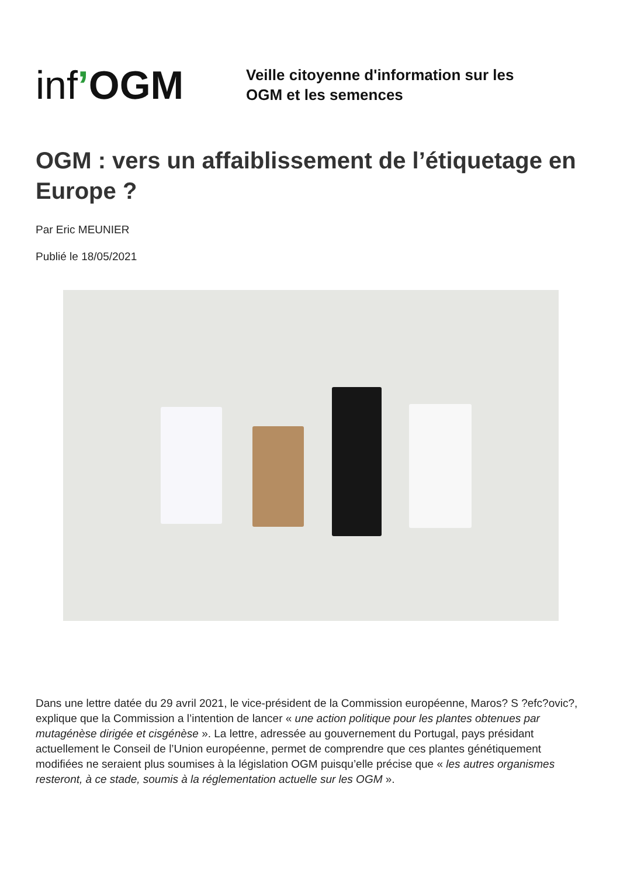inf’OGM
Veille citoyenne d'information sur les
OGM et les semences
OGM : vers un affaiblissement de l’étiquetage en Europe ?
Par Eric MEUNIER
Publié le 18/05/2021
Dans une lettre datée du 29 avril 2021, le vice-président de la Commission européenne, Maros? S ?efc?ovic?, explique que la Commission a l’intention de lancer « une action politique pour les plantes obtenues par mutagénèse dirigée et cisgénèse ». La lettre, adressée au gouvernement du Portugal, pays présidant actuellement le Conseil de l’Union européenne, permet de comprendre que ces plantes génétiquement modifiées ne seraient plus soumises à la législation OGM puisqu’elle précise que « les autres organismes resteront, à ce stade, soumis à la réglementation actuelle sur les OGM ».